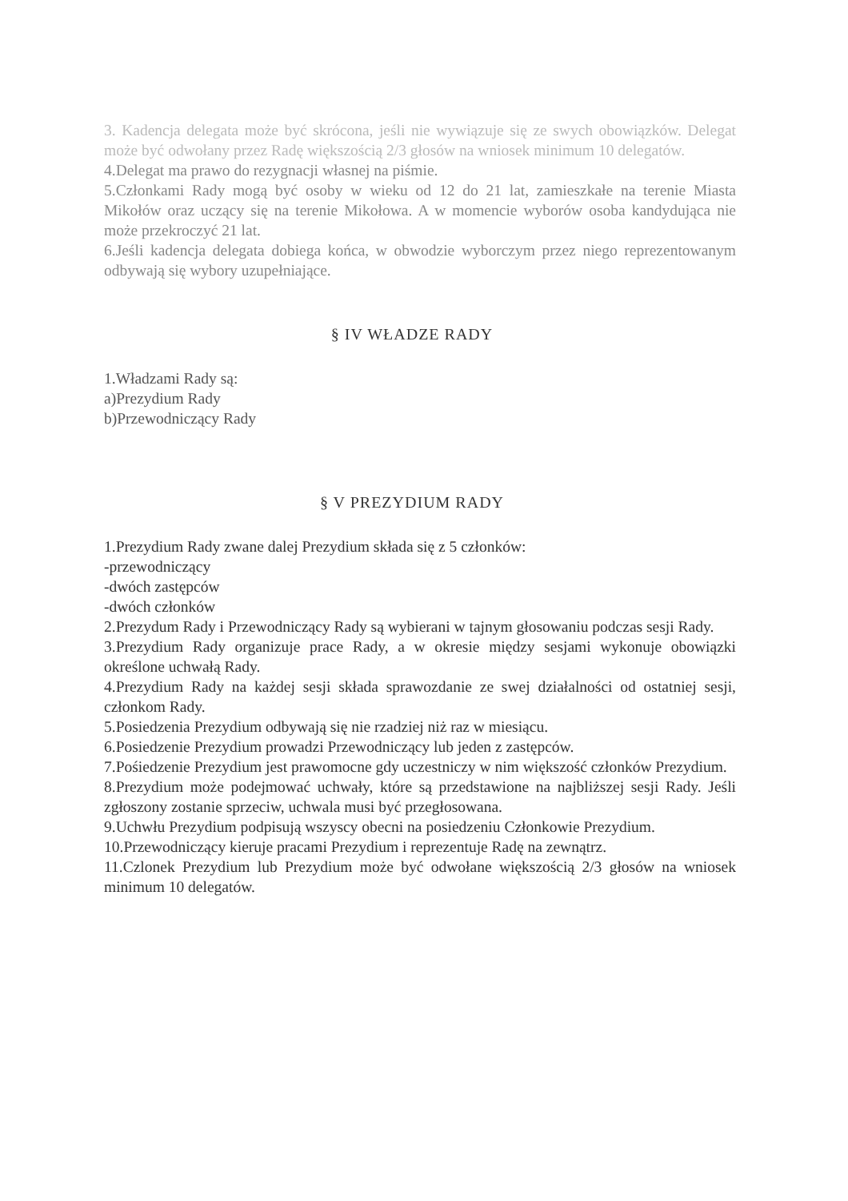3. Kadencja delegata może być skrócona, jeśli nie wywiązuje się ze swych obowiązków. Delegat może być odwołany przez Radę większością 2/3 głosów na wniosek minimum 10 delegatów.
4.Delegat ma prawo do rezygnacji własnej na piśmie.
5.Członkami Rady mogą być osoby w wieku od 12 do 21 lat, zamieszkałe na terenie Miasta Mikołów oraz uczący się na terenie Mikołowa. A w momencie wyborów osoba kandydująca nie może przekroczyć 21 lat.
6.Jeśli kadencja delegata dobiega końca, w obwodzie wyborczym przez niego reprezentowanym odbywają się wybory uzupełniające.
§ IV WŁADZE RADY
1.Władzami Rady są:
a)Prezydium Rady
b)Przewodniczący Rady
§ V PREZYDIUM RADY
1.Prezydium Rady zwane dalej Prezydium składa się z 5 członków:
-przewodniczący
-dwóch zastępców
-dwóch członków
2.Prezydum Rady i Przewodniczący Rady są wybierani w tajnym głosowaniu podczas sesji Rady.
3.Prezydium Rady organizuje prace Rady, a w okresie między sesjami wykonuje obowiązki określone uchwałą Rady.
4.Prezydium Rady na każdej sesji składa sprawozdanie ze swej działalności od ostatniej sesji, członkom Rady.
5.Posiedzenia Prezydium odbywają się nie rzadziej niż raz w miesiącu.
6.Posiedzenie Prezydium prowadzi Przewodniczący lub jeden z zastępców.
7.Pośiedzenie Prezydium jest prawomocne gdy uczestniczy w nim większość członków Prezydium.
8.Prezydium może podejmować uchwały, które są przedstawione na najbliższej sesji Rady. Jeśli zgłoszony zostanie sprzeciw, uchwala musi być przegłosowana.
9.Uchwłu Prezydium podpisują wszyscy obecni na posiedzeniu Członkowie Prezydium.
10.Przewodniczący kieruje pracami Prezydium i reprezentuje Radę na zewnątrz.
11.Czlonek Prezydium lub Prezydium może być odwołane większością 2/3 głosów na wniosek minimum 10 delegatów.